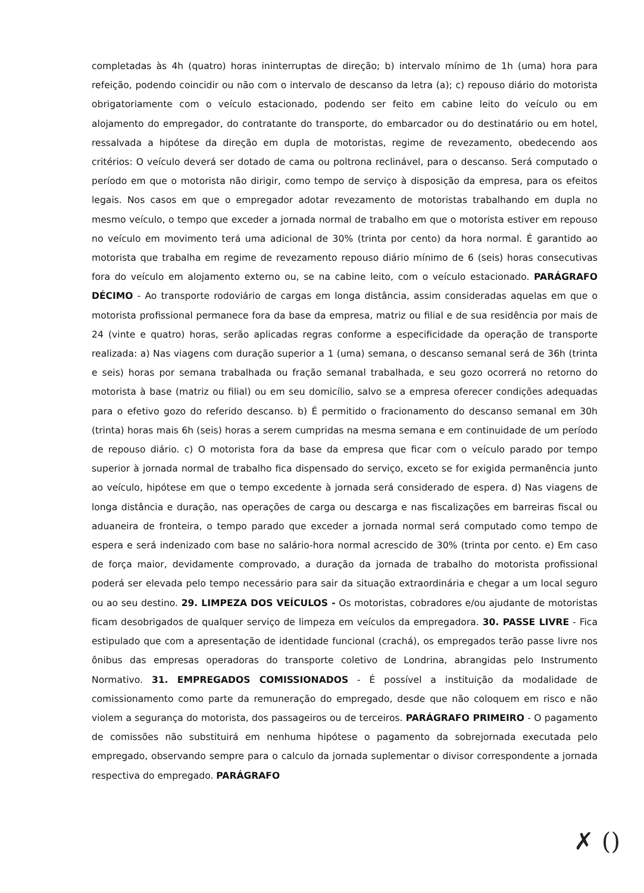completadas às 4h (quatro) horas ininterruptas de direção; b) intervalo mínimo de 1h (uma) hora para refeição, podendo coincidir ou não com o intervalo de descanso da letra (a); c) repouso diário do motorista obrigatoriamente com o veículo estacionado, podendo ser feito em cabine leito do veículo ou em alojamento do empregador, do contratante do transporte, do embarcador ou do destinatário ou em hotel, ressalvada a hipótese da direção em dupla de motoristas, regime de revezamento, obedecendo aos critérios: O veículo deverá ser dotado de cama ou poltrona reclinável, para o descanso. Será computado o período em que o motorista não dirigir, como tempo de serviço à disposição da empresa, para os efeitos legais. Nos casos em que o empregador adotar revezamento de motoristas trabalhando em dupla no mesmo veículo, o tempo que exceder a jornada normal de trabalho em que o motorista estiver em repouso no veículo em movimento terá uma adicional de 30% (trinta por cento) da hora normal. É garantido ao motorista que trabalha em regime de revezamento repouso diário mínimo de 6 (seis) horas consecutivas fora do veículo em alojamento externo ou, se na cabine leito, com o veículo estacionado. PARÁGRAFO DÉCIMO - Ao transporte rodoviário de cargas em longa distância, assim consideradas aquelas em que o motorista profissional permanece fora da base da empresa, matriz ou filial e de sua residência por mais de 24 (vinte e quatro) horas, serão aplicadas regras conforme a especificidade da operação de transporte realizada: a) Nas viagens com duração superior a 1 (uma) semana, o descanso semanal será de 36h (trinta e seis) horas por semana trabalhada ou fração semanal trabalhada, e seu gozo ocorrerá no retorno do motorista à base (matriz ou filial) ou em seu domicílio, salvo se a empresa oferecer condições adequadas para o efetivo gozo do referido descanso. b) É permitido o fracionamento do descanso semanal em 30h (trinta) horas mais 6h (seis) horas a serem cumpridas na mesma semana e em continuidade de um período de repouso diário. c) O motorista fora da base da empresa que ficar com o veículo parado por tempo superior à jornada normal de trabalho fica dispensado do serviço, exceto se for exigida permanência junto ao veículo, hipótese em que o tempo excedente à jornada será considerado de espera. d) Nas viagens de longa distância e duração, nas operações de carga ou descarga e nas fiscalizações em barreiras fiscal ou aduaneira de fronteira, o tempo parado que exceder a jornada normal será computado como tempo de espera e será indenizado com base no salário-hora normal acrescido de 30% (trinta por cento. e) Em caso de força maior, devidamente comprovado, a duração da jornada de trabalho do motorista profissional poderá ser elevada pelo tempo necessário para sair da situação extraordinária e chegar a um local seguro ou ao seu destino. 29. LIMPEZA DOS VEÍCULOS - Os motoristas, cobradores e/ou ajudante de motoristas ficam desobrigados de qualquer serviço de limpeza em veículos da empregadora. 30. PASSE LIVRE - Fica estipulado que com a apresentação de identidade funcional (crachá), os empregados terão passe livre nos ônibus das empresas operadoras do transporte coletivo de Londrina, abrangidas pelo Instrumento Normativo. 31. EMPREGADOS COMISSIONADOS - É possível a instituição da modalidade de comissionamento como parte da remuneração do empregado, desde que não coloquem em risco e não violem a segurança do motorista, dos passageiros ou de terceiros. PARÁGRAFO PRIMEIRO - O pagamento de comissões não substituirá em nenhuma hipótese o pagamento da sobrejornada executada pelo empregado, observando sempre para o calculo da jornada suplementar o divisor correspondente a jornada respectiva do empregado. PARÁGRAFO
✗ ()